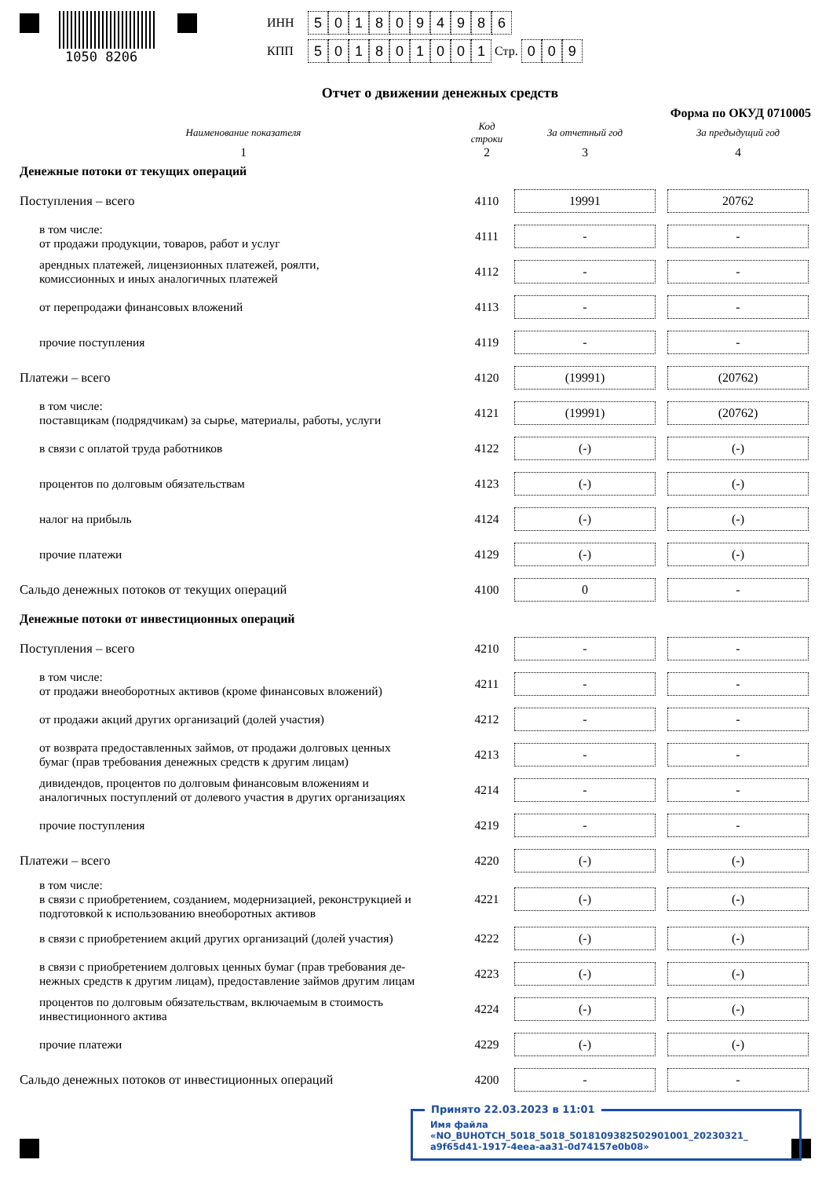1050 8206
ИНН 5018094986
КПП 501801001 Стр. 0 0 9
Отчет о движении денежных средств
Форма по ОКУД 0710005
| Наименование показателя | Код строки | За отчетный год | За предыдущий год |
| --- | --- | --- | --- |
| 1 | 2 | 3 | 4 |
| Денежные потоки от текущих операций | | | |
| Поступления – всего | 4110 | 19991 | 20762 |
| в том числе: от продажи продукции, товаров, работ и услуг | 4111 | - | - |
| арендных платежей, лицензионных платежей, роялти, комиссионных и иных аналогичных платежей | 4112 | - | - |
| от перепродажи финансовых вложений | 4113 | - | - |
| прочие поступления | 4119 | - | - |
| Платежи – всего | 4120 | (19991) | (20762) |
| в том числе: поставщикам (подрядчикам) за сырье, материалы, работы, услуги | 4121 | (19991) | (20762) |
| в связи с оплатой труда работников | 4122 | (-) | (-) |
| процентов по долговым обязательствам | 4123 | (-) | (-) |
| налог на прибыль | 4124 | (-) | (-) |
| прочие платежи | 4129 | (-) | (-) |
| Сальдо денежных потоков от текущих операций | 4100 | 0 | - |
| Денежные потоки от инвестиционных операций | | | |
| Поступления – всего | 4210 | - | - |
| в том числе: от продажи внеоборотных активов (кроме финансовых вложений) | 4211 | - | - |
| от продажи акций других организаций (долей участия) | 4212 | - | - |
| от возврата предоставленных займов, от продажи долговых ценных бумаг (прав требования денежных средств к другим лицам) | 4213 | - | - |
| дивидендов, процентов по долговым финансовым вложениям и аналогичных поступлений от долевого участия в других организациях | 4214 | - | - |
| прочие поступления | 4219 | - | - |
| Платежи – всего | 4220 | (-) | (-) |
| в том числе: в связи с приобретением, созданием, модернизацией, реконструкцией и подготовкой к использованию внеоборотных активов | 4221 | (-) | (-) |
| в связи с приобретением акций других организаций (долей участия) | 4222 | (-) | (-) |
| в связи с приобретением долговых ценных бумаг (прав требования де- нежных средств к другим лицам), предоставление займов другим лицам | 4223 | (-) | (-) |
| процентов по долговым обязательствам, включаемым в стоимость инвестиционного актива | 4224 | (-) | (-) |
| прочие платежи | 4229 | (-) | (-) |
| Сальдо денежных потоков от инвестиционных операций | 4200 | - | - |
Принято 22.03.2023 в 11:01
Имя файла «NO_BUHOTCH_5018_5018_5018109382502901001_20230321_
a9f65d41-1917-4eea-aa31-0d74157e0b08»